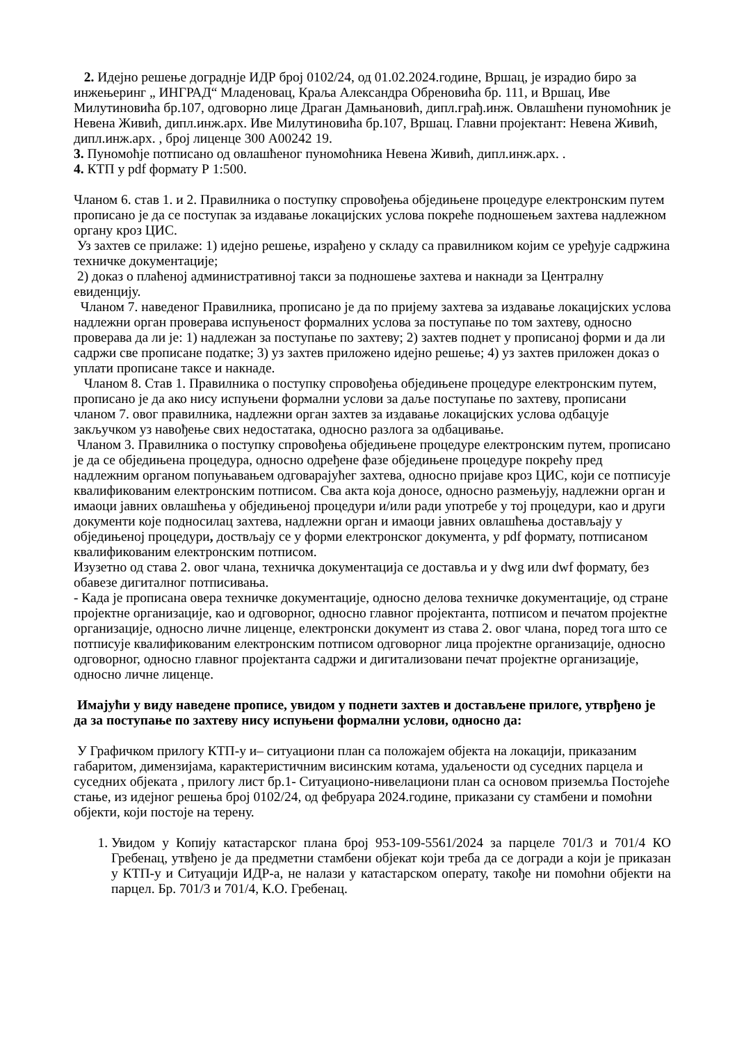2. Идејно решење дограднје ИДР број 0102/24, од 01.02.2024.године, Вршац, је израдио биро за инжењеринг „ ИНГРАД“ Младеновац, Краља Александра Обреновића бр. 111, и Вршац, Иве Милутиновића бр.107, одговорно лице Драган Дамњановић, дипл.грађ.инж. Овлашћени пуномоћник је Невена Живић, дипл.инж.арх. Иве Милутиновића бр.107, Вршац. Главни пројектант: Невена Живић, дипл.инж.арх. , број лиценце 300 А00242 19.
3. Пуномоћје потписано од овлашћеног пуномоћника Невена Живић, дипл.инж.арх. .
4. КТП у pdf формату Р 1:500.
Чланом 6. став 1. и 2. Правилника о поступку спровођења обједињене процедуре електронским путем прописано је да се поступак за издавање локацијских услова покреће подношењем захтева надлежном органу кроз ЦИС.
Уз захтев се прилаже: 1) идејно решење, израђено у складу са правилником којим се уређује садржина техничке документације;
2) доказ о плаћеној административној такси за подношење захтева и накнади за Централну евиденцију.
Чланом 7. наведеног Правилника, прописано је да по пријему захтева за издавање локацијских услова надлежни орган проверава испуњеност формалних услова за поступање по том захтеву, односно проверава да ли је: 1) надлежан за поступање по захтеву; 2) захтев поднет у прописаној форми и да ли садржи све прописане податке; 3) уз захтев приложено идејно решење; 4) уз захтев приложен доказ о уплати прописане таксе и накнаде.
Чланом 8. Став 1. Правилника о поступку спровођења обједињене процедуре електронским путем, прописано је да ако нису испуњени формални услови за даље поступање по захтеву, прописани чланом 7. овог правилника, надлежни орган захтев за издавање локацијских услова одбацује закључком уз навођење свих недостатака, односно разлога за одбацивање.
Чланом 3. Правилника о поступку спровођења обједињене процедуре електронским путем, прописано је да се обједињена процедура, односно одређене фазе обједињене процедуре покрећу пред надлежним органом попуњавањем одговарајућег захтева, односно пријаве кроз ЦИС, који се потписује квалификованим електронским потписом. Сва акта која доносе, односно размењују, надлежни орган и имаоци јавних овлашћења у обједињеној процедури и/или ради употребе у тој процедури, као и други документи које подносилац захтева, надлежни орган и имаоци јавних овлашћења достављају у обједињеној процедури, доствљају се у форми електронског документа, у pdf формату, потписаном квалификованим електронским потписом.
Изузетно од става 2. овог члана, техничка документација се доставља и у dwg или dwf формату, без обавезе дигиталног потписивања.
- Када је прописана овера техничке документације, односно делова техничке документације, од стране пројектне организације, као и одговорног, односно главног пројектанта, потписом и печатом пројектне организације, односно личне лиценце, електронски документ из става 2. овог члана, поред тога што се потписује квалификованим електронским потписом одговорног лица пројектне организације, односно одговорног, односно главног пројектанта садржи и дигитализовани печат пројектне организације, односно личне лиценце.
Имајући у виду наведене прописе, увидом у поднети захтев и достављене прилоге, утврђено је да за поступање по захтеву нису испуњени формални услови, односно да:
У Графичком прилогу КТП-у и– ситуациони план са положајем објекта на локацији, приказаним габаритом, димензијама, карактеристичним висинским котама, удаљености од суседних парцела и суседних објеката , прилогу лист бр.1- Ситуационо-нивелациони план са основом приземља Постојеће стање, из идејног решења број 0102/24, од фебруара 2024.године, приказани су стамбени и помоћни објекти, који постоје на терену.
1. Увидом у Копију катастарског плана број 953-109-5561/2024 за парцеле 701/3 и 701/4 КО Гребенац, утвђено је да предметни стамбени објекат који треба да се догради а који је приказан у КТП-у и Ситуацији ИДР-а, не налази у катастарском операту, такође ни помоћни објекти на парцел. Бр. 701/3 и 701/4, К.О. Гребенац.